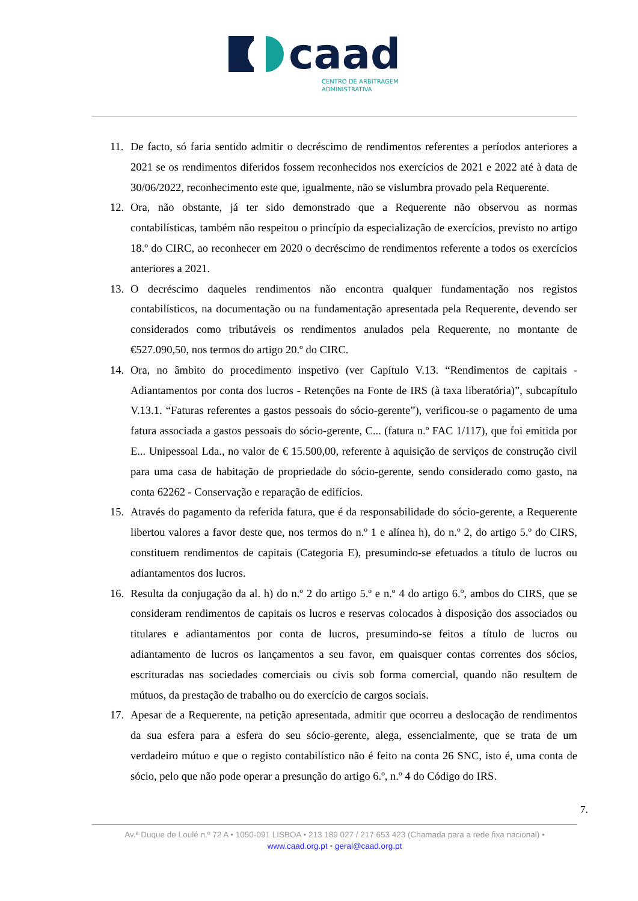caad
CENTRO DE ARBITRAGEM
ADMINISTRATIVA
11. De facto, só faria sentido admitir o decréscimo de rendimentos referentes a períodos anteriores a 2021 se os rendimentos diferidos fossem reconhecidos nos exercícios de 2021 e 2022 até à data de 30/06/2022, reconhecimento este que, igualmente, não se vislumbra provado pela Requerente.
12. Ora, não obstante, já ter sido demonstrado que a Requerente não observou as normas contabilísticas, também não respeitou o princípio da especialização de exercícios, previsto no artigo 18.º do CIRC, ao reconhecer em 2020 o decréscimo de rendimentos referente a todos os exercícios anteriores a 2021.
13. O decréscimo daqueles rendimentos não encontra qualquer fundamentação nos registos contabilísticos, na documentação ou na fundamentação apresentada pela Requerente, devendo ser considerados como tributáveis os rendimentos anulados pela Requerente, no montante de €527.090,50, nos termos do artigo 20.º do CIRC.
14. Ora, no âmbito do procedimento inspetivo (ver Capítulo V.13. “Rendimentos de capitais - Adiantamentos por conta dos lucros - Retenções na Fonte de IRS (à taxa liberatória)”, subcapítulo V.13.1. “Faturas referentes a gastos pessoais do sócio-gerente”), verificou-se o pagamento de uma fatura associada a gastos pessoais do sócio-gerente, C... (fatura n.º FAC 1/117), que foi emitida por E... Unipessoal Lda., no valor de € 15.500,00, referente à aquisição de serviços de construção civil para uma casa de habitação de propriedade do sócio-gerente, sendo considerado como gasto, na conta 62262 - Conservação e reparação de edifícios.
15. Através do pagamento da referida fatura, que é da responsabilidade do sócio-gerente, a Requerente libertou valores a favor deste que, nos termos do n.º 1 e alínea h), do n.º 2, do artigo 5.º do CIRS, constituem rendimentos de capitais (Categoria E), presumindo-se efetuados a título de lucros ou adiantamentos dos lucros.
16. Resulta da conjugação da al. h) do n.º 2 do artigo 5.º e n.º 4 do artigo 6.º, ambos do CIRS, que se consideram rendimentos de capitais os lucros e reservas colocados à disposição dos associados ou titulares e adiantamentos por conta de lucros, presumindo-se feitos a título de lucros ou adiantamento de lucros os lançamentos a seu favor, em quaisquer contas correntes dos sócios, escrituradas nas sociedades comerciais ou civis sob forma comercial, quando não resultem de mútuos, da prestação de trabalho ou do exercício de cargos sociais.
17. Apesar de a Requerente, na petição apresentada, admitir que ocorreu a deslocação de rendimentos da sua esfera para a esfera do seu sócio-gerente, alega, essencialmente, que se trata de um verdadeiro mútuo e que o registo contabilístico não é feito na conta 26 SNC, isto é, uma conta de sócio, pelo que não pode operar a presunção do artigo 6.º, n.º 4 do Código do IRS.
7.
Av.ª Duque de Loulé n.º 72 A • 1050-091 LISBOA • 213 189 027 / 217 653 423 (Chamada para a rede fixa nacional) •
www.caad.org.pt • geral@caad.org.pt